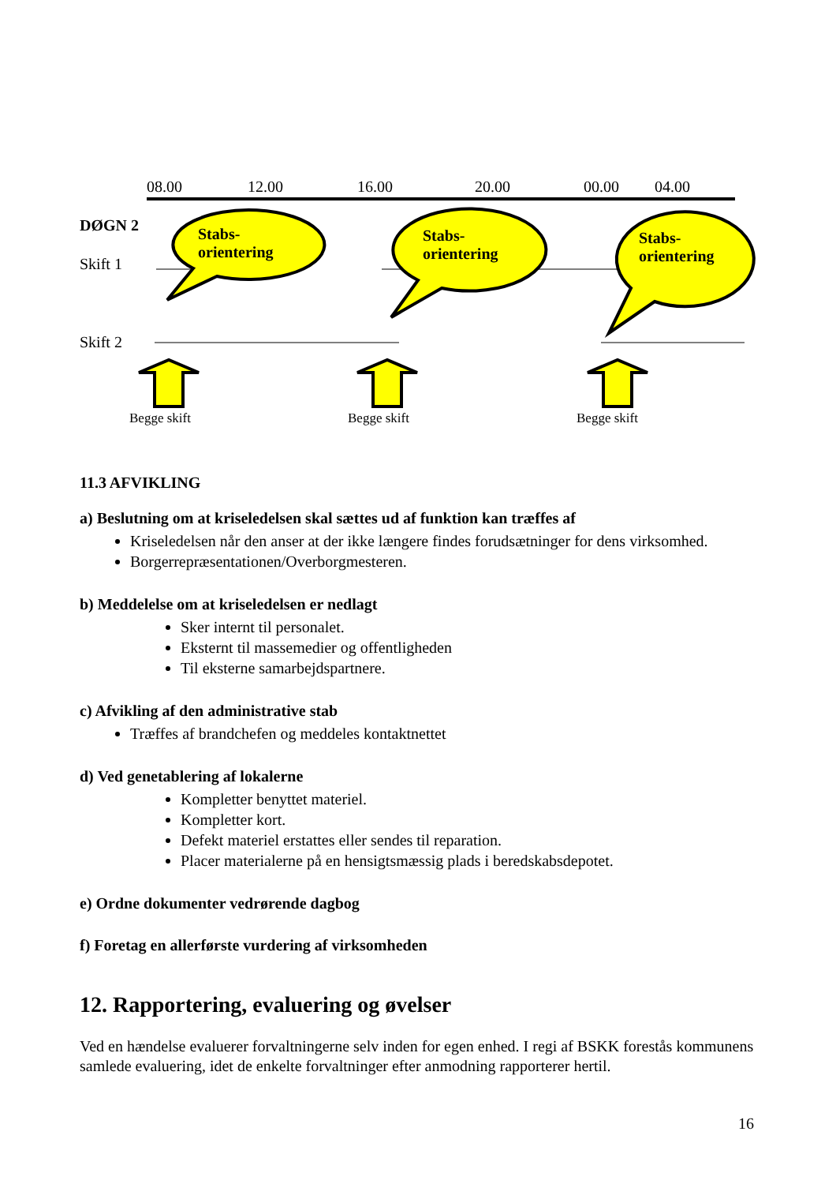08.00 12.00 16.00 20.00 00.00 04.00
DØGN 2
Stabs-
orientering
Stabs-
orientering
Stabs-
orientering
Skift 1
Skift 2
Begge skift Begge skift Begge skift
11.3 AFVIKLING
a) Beslutning om at kriseledelsen skal sættes ud af funktion kan træffes af
Kriseledelsen når den anser at der ikke længere findes forudsætninger for dens virksomhed.
Borgerrepræsentationen/Overborgmesteren.
b) Meddelelse om at kriseledelsen er nedlagt
Sker internt til personalet.
Eksternt til massemedier og offentligheden
Til eksterne samarbejdspartnere.
c) Afvikling af den administrative stab
Træffes af brandchefen og meddeles kontaktnettet
d) Ved genetablering af lokalerne
Kompletter benyttet materiel.
Kompletter kort.
Defekt materiel erstattes eller sendes til reparation.
Placer materialerne på en hensigtsmæssig plads i beredskabsdepotet.
e) Ordne dokumenter vedrørende dagbog
f) Foretag en allerførste vurdering af virksomheden
12. Rapportering, evaluering og øvelser
Ved en hændelse evaluerer forvaltningerne selv inden for egen enhed. I regi af BSKK forestås kommunens samlede evaluering, idet de enkelte forvaltninger efter anmodning rapporterer hertil.
16